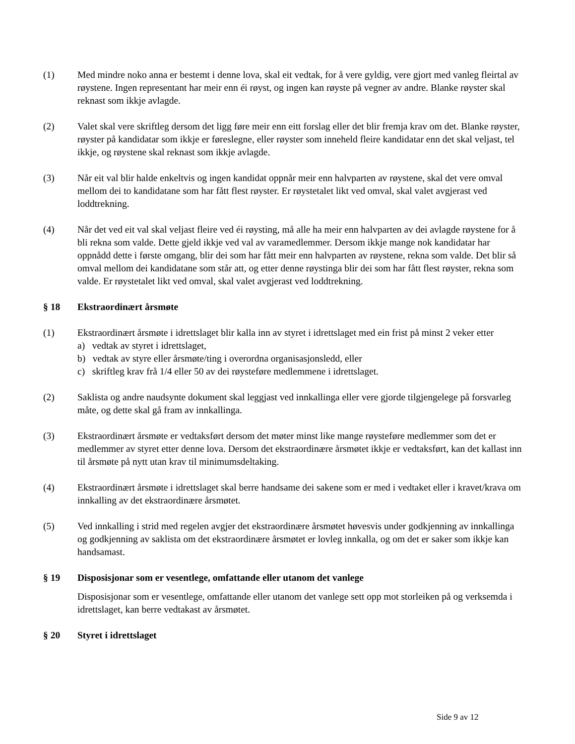(1) Med mindre noko anna er bestemt i denne lova, skal eit vedtak, for å vere gyldig, vere gjort med vanleg fleirtal av røystene. Ingen representant har meir enn éi røyst, og ingen kan røyste på vegner av andre. Blanke røyster skal reknast som ikkje avlagde.
(2) Valet skal vere skriftleg dersom det ligg føre meir enn eitt forslag eller det blir fremja krav om det. Blanke røyster, røyster på kandidatar som ikkje er føreslegne, eller røyster som inneheld fleire kandidatar enn det skal veljast, tel ikkje, og røystene skal reknast som ikkje avlagde.
(3) Når eit val blir halde enkeltvis og ingen kandidat oppnår meir enn halvparten av røystene, skal det vere omval mellom dei to kandidatane som har fått flest røyster. Er røystetalet likt ved omval, skal valet avgjerast ved loddtrekning.
(4) Når det ved eit val skal veljast fleire ved éi røysting, må alle ha meir enn halvparten av dei avlagde røystene for å bli rekna som valde. Dette gjeld ikkje ved val av varamedlemmer. Dersom ikkje mange nok kandidatar har oppnådd dette i første omgang, blir dei som har fått meir enn halvparten av røystene, rekna som valde. Det blir så omval mellom dei kandidatane som står att, og etter denne røystinga blir dei som har fått flest røyster, rekna som valde. Er røystetalet likt ved omval, skal valet avgjerast ved loddtrekning.
§ 18 Ekstraordinært årsmøte
(1) Ekstraordinært årsmøte i idrettslaget blir kalla inn av styret i idrettslaget med ein frist på minst 2 veker etter
a) vedtak av styret i idrettslaget,
b) vedtak av styre eller årsmøte/ting i overordna organisasjonsledd, eller
c) skriftleg krav frå 1/4 eller 50 av dei røysteføre medlemmene i idrettslaget.
(2) Saklista og andre naudsynte dokument skal leggjast ved innkallinga eller vere gjorde tilgjengelege på forsvarleg måte, og dette skal gå fram av innkallinga.
(3) Ekstraordinært årsmøte er vedtaksført dersom det møter minst like mange røysteføre medlemmer som det er medlemmer av styret etter denne lova. Dersom det ekstraordinære årsmøtet ikkje er vedtaksført, kan det kallast inn til årsmøte på nytt utan krav til minimumsdeltaking.
(4) Ekstraordinært årsmøte i idrettslaget skal berre handsame dei sakene som er med i vedtaket eller i kravet/krava om innkalling av det ekstraordinære årsmøtet.
(5) Ved innkalling i strid med regelen avgjer det ekstraordinære årsmøtet høvesvis under godkjenning av innkallinga og godkjenning av saklista om det ekstraordinære årsmøtet er lovleg innkalla, og om det er saker som ikkje kan handsamast.
§ 19 Disposisjonar som er vesentlege, omfattande eller utanom det vanlege
Disposisjonar som er vesentlege, omfattande eller utanom det vanlege sett opp mot storleiken på og verksemda i idrettslaget, kan berre vedtakast av årsmøtet.
§ 20 Styret i idrettslaget
Side 9 av 12